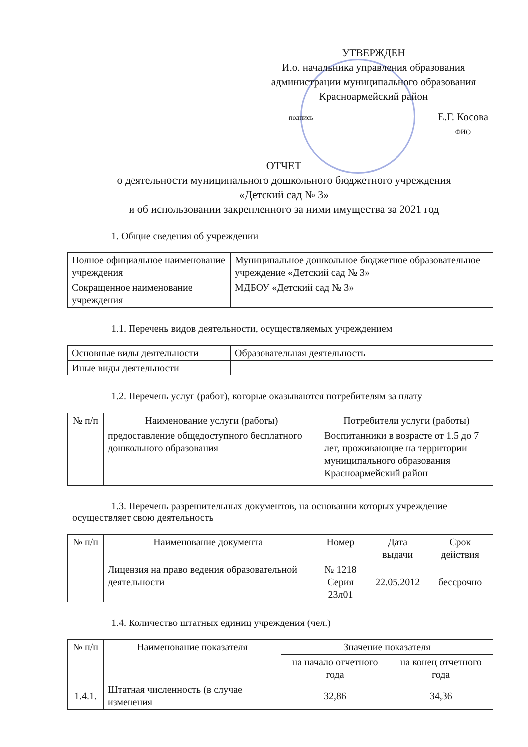УТВЕРЖДЕН
И.о. начальника управления образования администрации муниципального образования Красноармейский район
подпись Е.Г. Косова
ФИО
ОТЧЕТ
о деятельности муниципального дошкольного бюджетного учреждения
«Детский сад № 3»
и об использовании закрепленного за ними имущества за 2021 год
1. Общие сведения об учреждении
| Полное официальное наименование учреждения | Муниципальное дошкольное бюджетное образовательное учреждение «Детский сад № 3» |
| Сокращенное наименование учреждения | МДБОУ «Детский сад № 3» |
1.1. Перечень видов деятельности, осуществляемых учреждением
| Основные виды деятельности | Образовательная деятельность |
| Иные виды деятельности | |
1.2. Перечень услуг (работ), которые оказываются потребителям за плату
| № п/п | Наименование услуги (работы) | Потребители услуги (работы) |
| --- | --- | --- |
| | предоставление общедоступного бесплатного дошкольного образования | Воспитанники в возрасте от 1.5 до 7 лет, проживающие на территории муниципального образования Красноармейский район |
1.3. Перечень разрешительных документов, на основании которых учреждение осуществляет свою деятельность
| № п/п | Наименование документа | Номер | Дата выдачи | Срок действия |
| --- | --- | --- | --- | --- |
| | Лицензия на право ведения образовательной деятельности | № 1218 Серия 23л01 | 22.05.2012 | бессрочно |
1.4. Количество штатных единиц учреждения (чел.)
| № п/п | Наименование показателя | Значение показателя | |
| --- | --- | --- | --- |
| | | на начало отчетного года | на конец отчетного года |
| 1.4.1. | Штатная численность (в случае изменения | 32,86 | 34,36 |